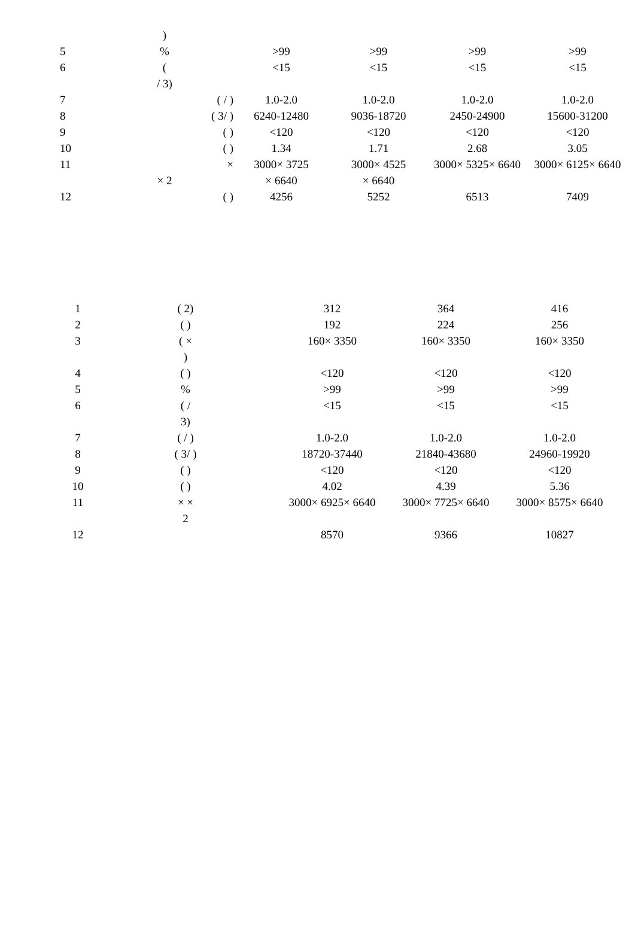| | ) | | | | |
| 5 | % | >99 | >99 | >99 | >99 |
| 6 | ( | <15 | <15 | <15 | <15 |
| | / 3) | | | | |
| 7 | ( / ) | 1.0-2.0 | 1.0-2.0 | 1.0-2.0 | 1.0-2.0 |
| 8 | ( 3/ ) | 6240-12480 | 9036-18720 | 2450-24900 | 15600-31200 |
| 9 | ( ) | <120 | <120 | <120 | <120 |
| 10 | ( ) | 1.34 | 1.71 | 2.68 | 3.05 |
| 11 | × | 3000× 3725 | 3000× 4525 | 3000× 5325× 6640 | 3000× 6125× 6640 |
| | × 2 | × 6640 | × 6640 | | |
| 12 | ( ) | 4256 | 5252 | 6513 | 7409 |
| 1 | ( 2) | 312 | 364 | 416 |
| 2 | ( ) | 192 | 224 | 256 |
| 3 | ( × | 160× 3350 | 160× 3350 | 160× 3350 |
| | ) | | | |
| 4 | ( ) | <120 | <120 | <120 |
| 5 | % | >99 | >99 | >99 |
| 6 | ( / | <15 | <15 | <15 |
| | 3) | | | |
| 7 | ( / ) | 1.0-2.0 | 1.0-2.0 | 1.0-2.0 |
| 8 | ( 3/ ) | 18720-37440 | 21840-43680 | 24960-19920 |
| 9 | ( ) | <120 | <120 | <120 |
| 10 | ( ) | 4.02 | 4.39 | 5.36 |
| 11 | × × | 3000× 6925× 6640 | 3000× 7725× 6640 | 3000× 8575× 6640 |
| | 2 | | | |
| 12 | | 8570 | 9366 | 10827 |